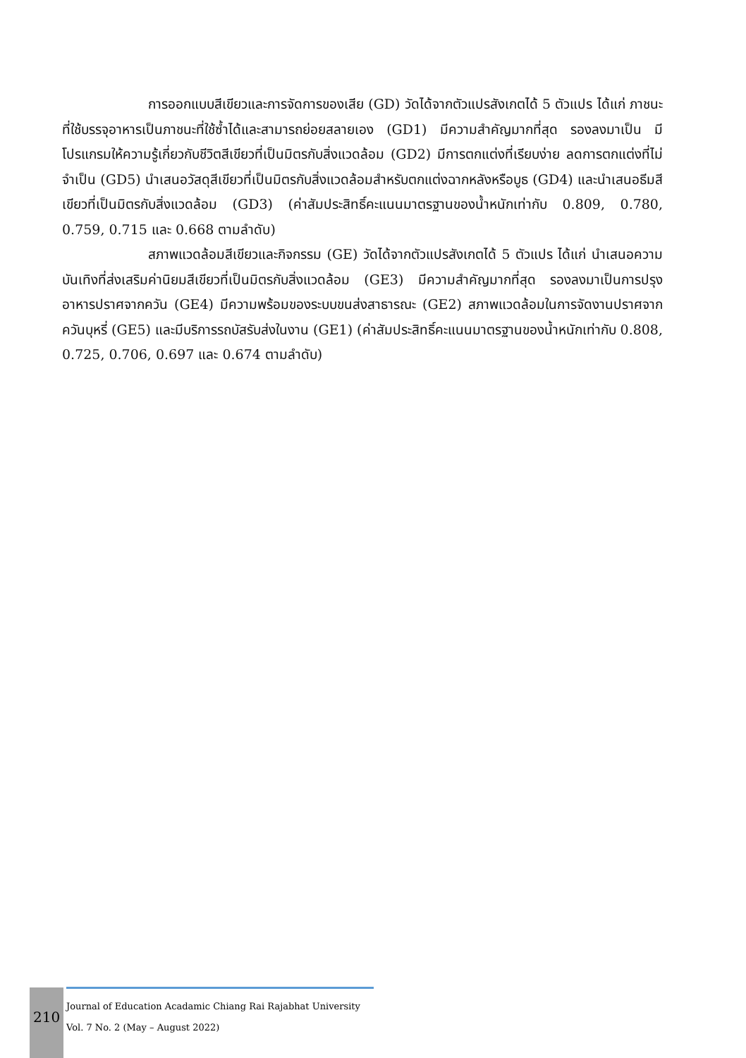การออกแบบสีเขียวและการจัดการของเสีย (GD) วัดได้จากตัวแปรสังเกตได้ 5 ตัวแปร ได้แก่ ภาชนะที่ใช้บรรจุอาหารเป็นภาชนะที่ใช้ซ้ำได้และสามารถย่อยสลายเอง (GD1) มีความสำคัญมากที่สุด รองลงมาเป็น มีโปรแกรมให้ความรู้เกี่ยวกับชีวิตสีเขียวที่เป็นมิตรกับสิ่งแวดล้อม (GD2) มีการตกแต่งที่เรียบง่าย ลดการตกแต่งที่ไม่จำเป็น (GD5) นำเสนอวัสดุสีเขียวที่เป็นมิตรกับสิ่งแวดล้อมสำหรับตกแต่งฉากหลังหรือบูธ (GD4) และนำเสนอธีมสีเขียวที่เป็นมิตรกับสิ่งแวดล้อม (GD3) (ค่าสัมประสิทธิ์คะแนนมาตรฐานของน้ำหนักเท่ากับ 0.809, 0.780, 0.759, 0.715 และ 0.668 ตามลำดับ)
สภาพแวดล้อมสีเขียวและกิจกรรม (GE) วัดได้จากตัวแปรสังเกตได้ 5 ตัวแปร ได้แก่ นำเสนอความบันเทิงที่ส่งเสริมค่านิยมสีเขียวที่เป็นมิตรกับสิ่งแวดล้อม (GE3) มีความสำคัญมากที่สุด รองลงมาเป็นการปรุงอาหารปราศจากควัน (GE4) มีความพร้อมของระบบขนส่งสาธารณะ (GE2) สภาพแวดล้อมในการจัดงานปราศจากควันบุหรี่ (GE5) และมีบริการรถบัสรับส่งในงาน (GE1) (ค่าสัมประสิทธิ์คะแนนมาตรฐานของน้ำหนักเท่ากับ 0.808, 0.725, 0.706, 0.697 และ 0.674 ตามลำดับ)
210
Journal of Education Acadamic Chiang Rai Rajabhat University
Vol. 7 No. 2 (May – August 2022)